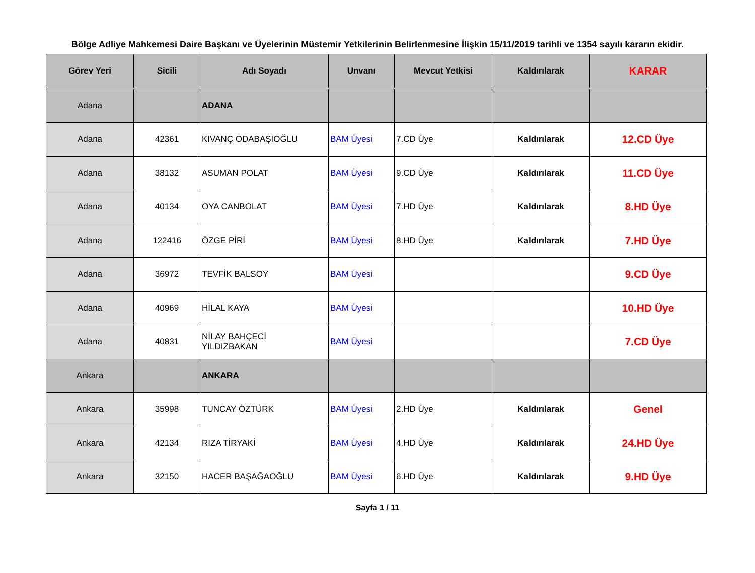Bölge Adliye Mahkemesi Daire Başkanı ve Üyelerinin Müstemir Yetkilerinin Belirlenmesine İlişkin 15/11/2019 tarihli ve 1354 sayılı kararın ekidir.
| Görev Yeri | Sicili | Adı Soyadı | Unvanı | Mevcut Yetkisi | Kaldırılarak | KARAR |
| --- | --- | --- | --- | --- | --- | --- |
| Adana | | ADANA | | | | |
| Adana | 42361 | KIVANÇ ODABAŞIOĞLU | BAM Üyesi | 7.CD Üye | Kaldırılarak | 12.CD Üye |
| Adana | 38132 | ASUMAN POLAT | BAM Üyesi | 9.CD Üye | Kaldırılarak | 11.CD Üye |
| Adana | 40134 | OYA CANBOLAT | BAM Üyesi | 7.HD Üye | Kaldırılarak | 8.HD Üye |
| Adana | 122416 | ÖZGE PİRİ | BAM Üyesi | 8.HD Üye | Kaldırılarak | 7.HD Üye |
| Adana | 36972 | TEVFİK BALSOY | BAM Üyesi | | | 9.CD Üye |
| Adana | 40969 | HİLAL KAYA | BAM Üyesi | | | 10.HD Üye |
| Adana | 40831 | NİLAY BAHÇECİ YILDIZBAKAN | BAM Üyesi | | | 7.CD Üye |
| Ankara | | ANKARA | | | | |
| Ankara | 35998 | TUNCAY ÖZTÜRK | BAM Üyesi | 2.HD Üye | Kaldırılarak | Genel |
| Ankara | 42134 | RIZA TİRYAKİ | BAM Üyesi | 4.HD Üye | Kaldırılarak | 24.HD Üye |
| Ankara | 32150 | HACER BAŞAĞAOĞLU | BAM Üyesi | 6.HD Üye | Kaldırılarak | 9.HD Üye |
Sayfa 1 / 11